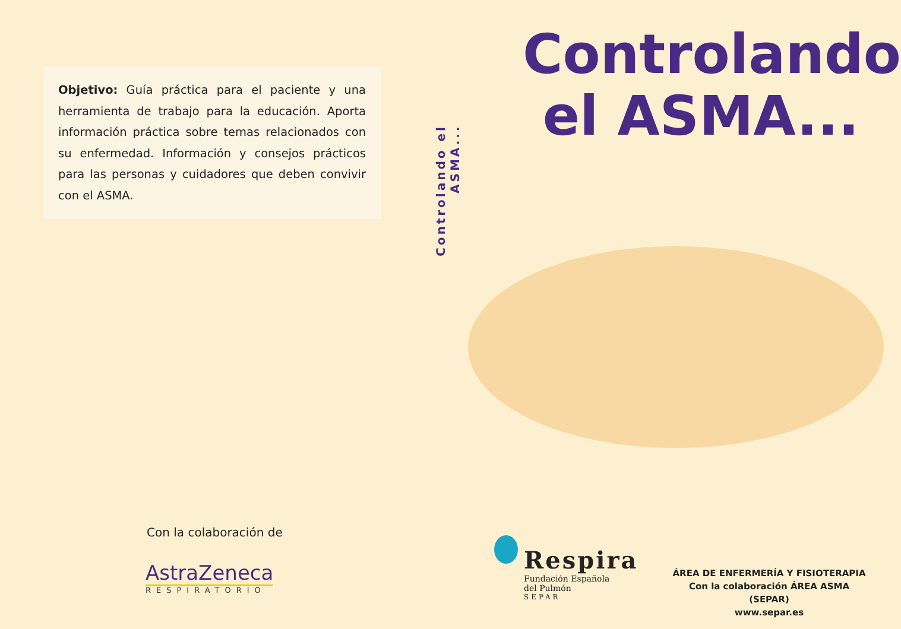Objetivo: Guía práctica para el paciente y una herramienta de trabajo para la educación. Aporta información práctica sobre temas relacionados con su enfermedad. Información y consejos prácticos para las personas y cuidadores que deben convivir con el ASMA.
Con la colaboración de
AstraZeneca
RESPIRATORIO
Controlando el ASMA...
Controlando
el ASMA...
Respira
Fundación Española
del Pulmón
SEPAR
ÁREA DE ENFERMERÍA Y FISIOTERAPIA
Con la colaboración ÁREA ASMA (SEPAR)
www.separ.es